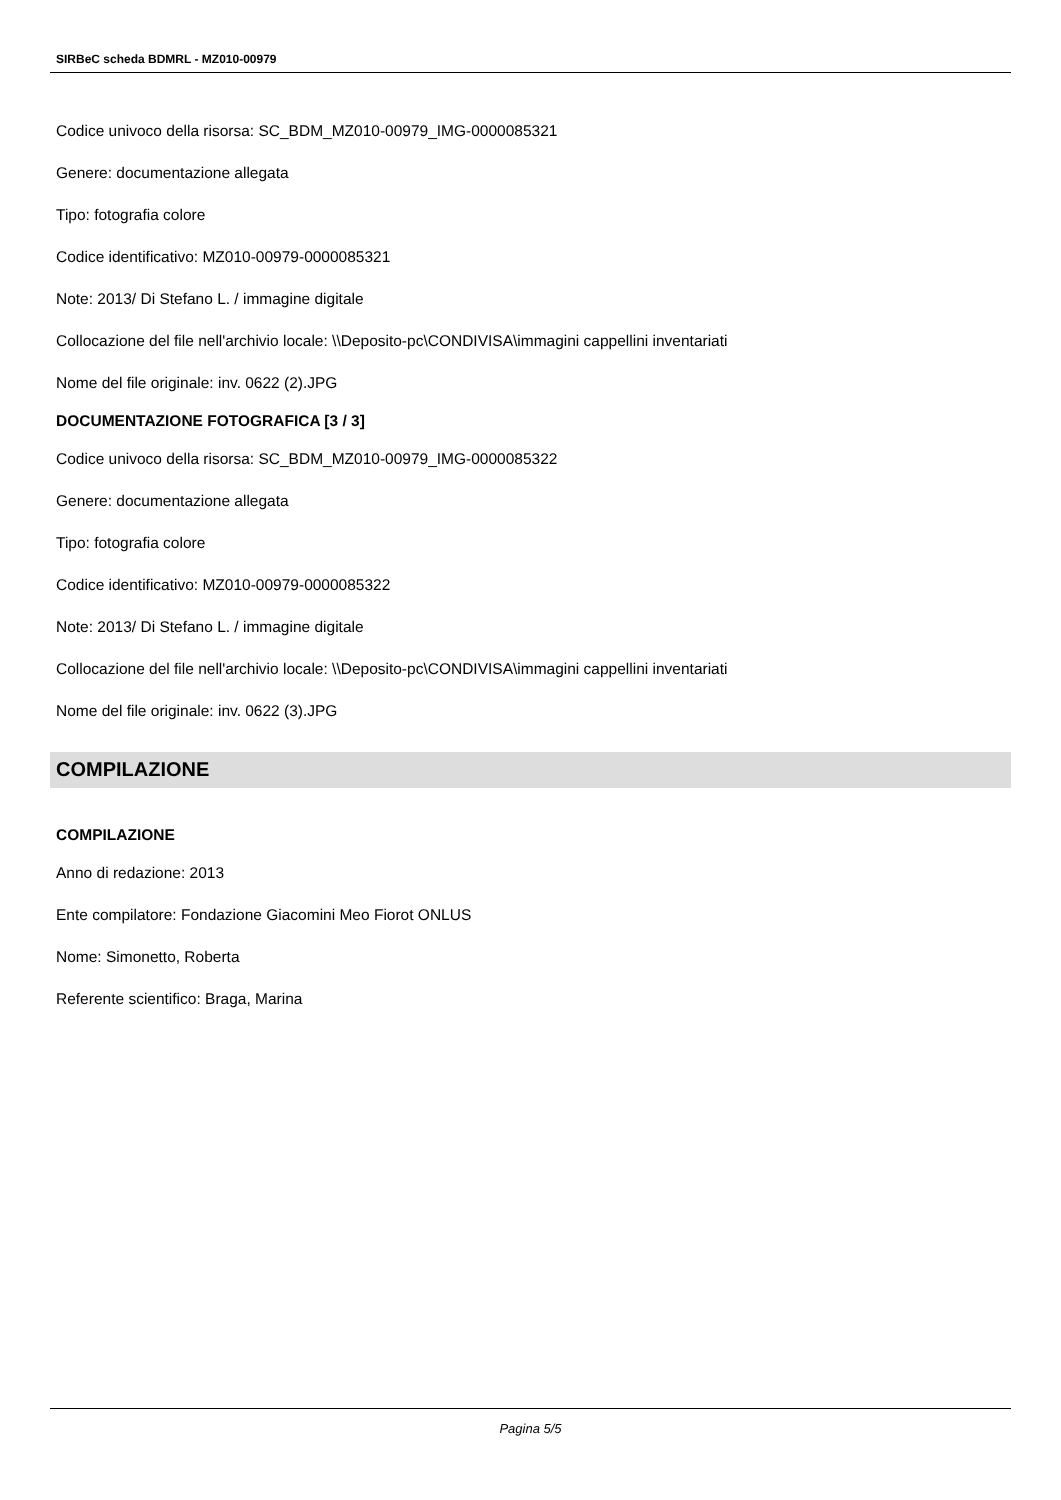SIRBeC scheda BDMRL - MZ010-00979
Codice univoco della risorsa: SC_BDM_MZ010-00979_IMG-0000085321
Genere: documentazione allegata
Tipo: fotografia colore
Codice identificativo: MZ010-00979-0000085321
Note: 2013/ Di Stefano L. / immagine digitale
Collocazione del file nell'archivio locale: \\Deposito-pc\CONDIVISA\immagini cappellini inventariati
Nome del file originale: inv. 0622 (2).JPG
DOCUMENTAZIONE FOTOGRAFICA [3 / 3]
Codice univoco della risorsa: SC_BDM_MZ010-00979_IMG-0000085322
Genere: documentazione allegata
Tipo: fotografia colore
Codice identificativo: MZ010-00979-0000085322
Note: 2013/ Di Stefano L. / immagine digitale
Collocazione del file nell'archivio locale: \\Deposito-pc\CONDIVISA\immagini cappellini inventariati
Nome del file originale: inv. 0622 (3).JPG
COMPILAZIONE
COMPILAZIONE
Anno di redazione: 2013
Ente compilatore: Fondazione Giacomini Meo Fiorot ONLUS
Nome: Simonetto, Roberta
Referente scientifico: Braga, Marina
Pagina 5/5